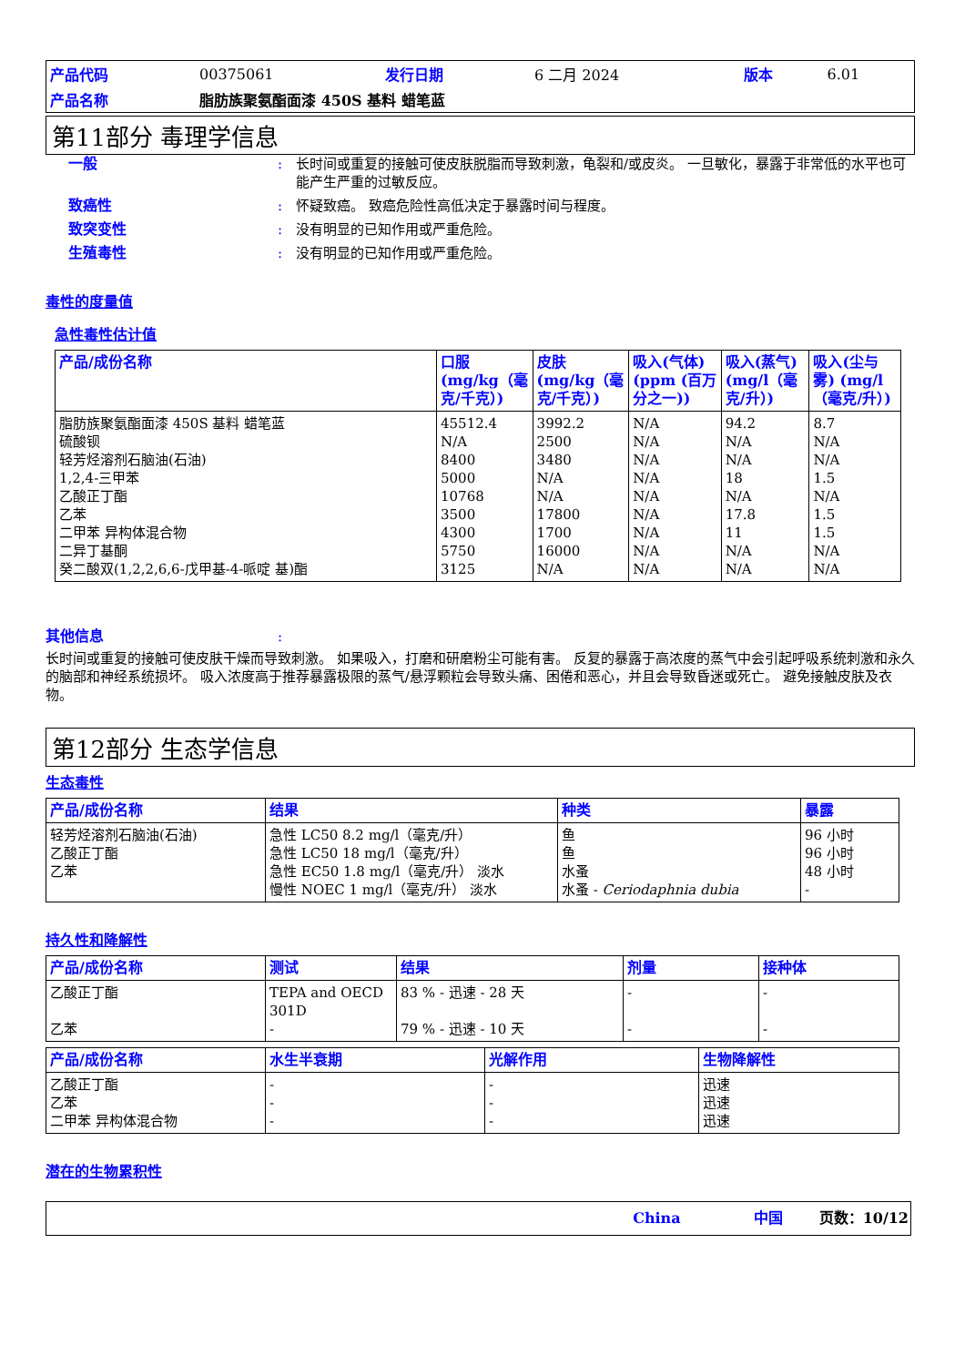| 产品代码 | 00375061 | 发行日期 | 6 二月 2024 | 版本 | 6.01 |
| 产品名称 | 脂肪族聚氨酯面漆 450S 基料 蜡笔蓝 | | | | |
第11部分 毒理学信息
一般: 长时间或重复的接触可使皮肤脱脂而导致刺激，龟裂和/或皮炎。 一旦敏化，暴露于非常低的水平也可能产生严重的过敏反应。
致癌性: 怀疑致癌。 致癌危险性高低决定于暴露时间与程度。
致突变性: 没有明显的已知作用或严重危险。
生殖毒性: 没有明显的已知作用或严重危险。
毒性的度量值
急性毒性估计值
| 产品/成份名称 | 口服 (mg/kg（毫克/千克）) | 皮肤 (mg/kg（毫克/千克）) | 吸入(气体) (ppm (百万分之一)) | 吸入(蒸气) (mg/l（毫克/升）) | 吸入(尘与雾) (mg/l（毫克/升）) |
| --- | --- | --- | --- | --- | --- |
| 脂肪族聚氨酯面漆 450S 基料 蜡笔蓝 硫酸钡 轻芳烃溶剂石脑油(石油) 1,2,4-三甲苯 乙酸正丁酯 乙苯 二甲苯 异构体混合物 二异丁基酮 癸二酸双(1,2,2,6,6-戊甲基-4-哌啶 基)酯 | 45512.4 N/A 8400 5000 10768 3500 4300 5750 3125 | 3992.2 2500 3480 N/A N/A 17800 1700 16000 N/A | N/A N/A N/A N/A N/A N/A N/A N/A N/A | 94.2 N/A N/A 18 N/A 17.8 11 N/A N/A | 8.7 N/A N/A 1.5 N/A 1.5 1.5 N/A N/A |
其他信息:
长时间或重复的接触可使皮肤干燥而导致刺激。 如果吸入，打磨和研磨粉尘可能有害。 反复的暴露于高浓度的蒸气中会引起呼吸系统刺激和永久的脑部和神经系统损坏。 吸入浓度高于推荐暴露极限的蒸气/悬浮颗粒会导致头痛、困倦和恶心，并且会导致昏迷或死亡。 避免接触皮肤及衣物。
第12部分 生态学信息
生态毒性
| 产品/成份名称 | 结果 | 种类 | 暴露 |
| --- | --- | --- | --- |
| 轻芳烃溶剂石脑油(石油) 乙酸正丁酯 乙苯 | 急性 LC50 8.2 mg/l（毫克/升） 急性 LC50 18 mg/l（毫克/升） 急性 EC50 1.8 mg/l（毫克/升） 淡水 慢性 NOEC 1 mg/l（毫克/升） 淡水 | 鱼 鱼 水蚤 水蚤 - Ceriodaphnia dubia | 96 小时 96 小时 48 小时 - |
持久性和降解性
| 产品/成份名称 | 测试 | 结果 | 剂量 | 接种体 |
| --- | --- | --- | --- | --- |
| 乙酸正丁酯 乙苯 | TEPA and OECD 301D - | 83 % - 迅速 - 28 天 79 % - 迅速 - 10 天 | - - | - - |
| 产品/成份名称 | 水生半衰期 | 光解作用 | 生物降解性 |
| --- | --- | --- | --- |
| 乙酸正丁酯 乙苯 二甲苯 异构体混合物 | - - - | - - - | 迅速 迅速 迅速 |
潜在的生物累积性
China 中国 页数：10/12